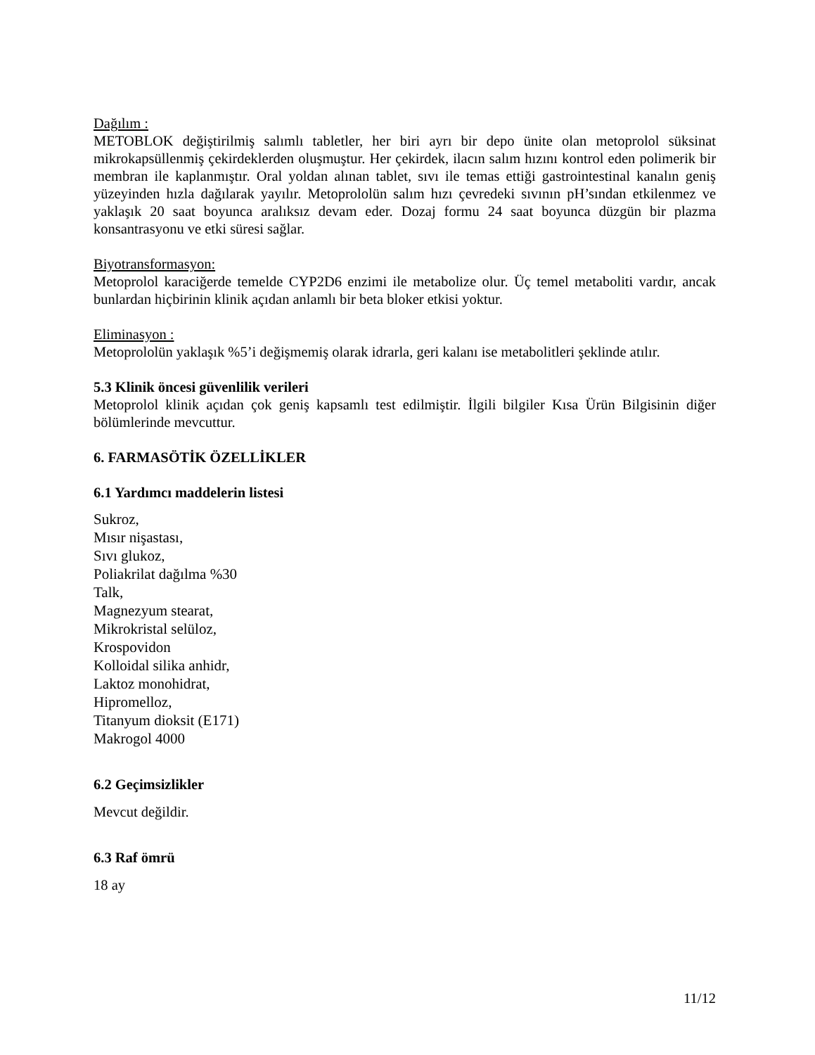Dağılım :
METOBLOK değiştirilmiş salımlı tabletler, her biri ayrı bir depo ünite olan metoprolol süksinat mikrokapsüllenmiş çekirdeklerden oluşmuştur. Her çekirdek, ilacın salım hızını kontrol eden polimerik bir membran ile kaplanmıştır. Oral yoldan alınan tablet, sıvı ile temas ettiği gastrointestinal kanalın geniş yüzeyinden hızla dağılarak yayılır. Metoprololün salım hızı çevredeki sıvının pH’sından etkilenmez ve yaklaşık 20 saat boyunca aralıksız devam eder. Dozaj formu 24 saat boyunca düzgün bir plazma konsantrasyonu ve etki süresi sağlar.
Biyotransformasyon:
Metoprolol karaciğerde temelde CYP2D6 enzimi ile metabolize olur. Üç temel metaboliti vardır, ancak bunlardan hiçbirinin klinik açıdan anlamlı bir beta bloker etkisi yoktur.
Eliminasyon :
Metoprololün yaklaşık %5’i değişmemiş olarak idrarla, geri kalanı ise metabolitleri şeklinde atılır.
5.3 Klinik öncesi güvenlilik verileri
Metoprolol klinik açıdan çok geniş kapsamlı test edilmiştir. İlgili bilgiler Kısa Ürün Bilgisinin diğer bölümlerinde mevcuttur.
6. FARMASÖTİK ÖZELLİKLER
6.1 Yardımcı maddelerin listesi
Sukroz,
Mısır nişastası,
Sıvı glukoz,
Poliakrilat dağılma %30
Talk,
Magnezyum stearat,
Mikrokristal selüloz,
Krospovidon
Kolloidal silika anhidr,
Laktoz monohidrat,
Hipromelloz,
Titanyum dioksit (E171)
Makrogol 4000
6.2 Geçimsizlikler
Mevcut değildir.
6.3 Raf ömrü
18 ay
11/12